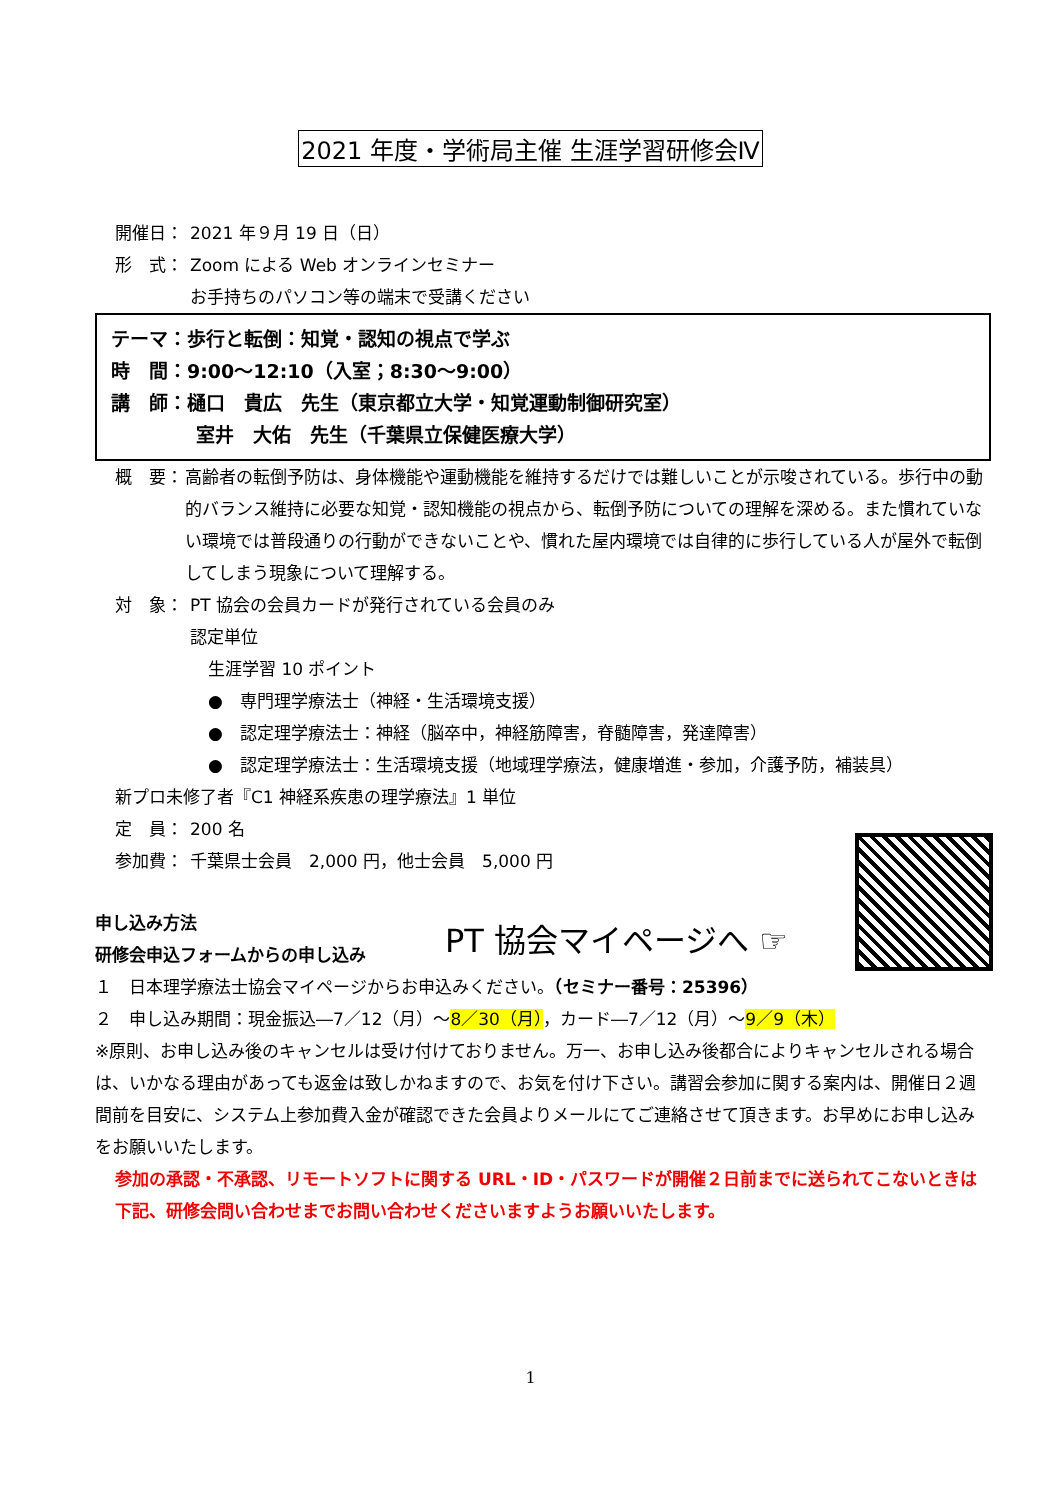2021 年度・学術局主催 生涯学習研修会Ⅳ
開催日： 2021 年９月 19 日（日）
形　式： Zoom による Web オンラインセミナー
お手持ちのパソコン等の端末で受講ください
テーマ：歩行と転倒：知覚・認知の視点で学ぶ
時　間：9:00～12:10（入室；8:30～9:00）
講　師：樋口　貴広　先生（東京都立大学・知覚運動制御研究室）
室井　大佑　先生（千葉県立保健医療大学）
概　要： 高齢者の転倒予防は、身体機能や運動機能を維持するだけでは難しいことが示唆されている。歩行中の動的バランス維持に必要な知覚・認知機能の視点から、転倒予防についての理解を深める。また慣れていない環境では普段通りの行動ができないことや、慣れた屋内環境では自律的に歩行している人が屋外で転倒してしまう現象について理解する。
対　象： PT 協会の会員カードが発行されている会員のみ
認定単位
生涯学習 10 ポイント
●　専門理学療法士（神経・生活環境支援）
●　認定理学療法士：神経（脳卒中，神経筋障害，脊髄障害，発達障害）
●　認定理学療法士：生活環境支援（地域理学療法，健康増進・参加，介護予防，補装具）
新プロ未修了者『C1 神経系疾患の理学療法』1 単位
定　員： 200 名
参加費： 千葉県士会員　2,000 円，他士会員　5,000 円
PT 協会マイページへ ☞
申し込み方法
研修会申込フォームからの申し込み
１　日本理学療法士協会マイページからお申込みください。（セミナー番号：25396）
２　申し込み期間：現金振込―7／12（月）～8／30（月），カード―7／12（月）～9／9（木）
※原則、お申し込み後のキャンセルは受け付けておりません。万一、お申し込み後都合によりキャンセルされる場合は、いかなる理由があっても返金は致しかねますので、お気を付け下さい。講習会参加に関する案内は、開催日２週間前を目安に、システム上参加費入金が確認できた会員よりメールにてご連絡させて頂きます。お早めにお申し込みをお願いいたします。
参加の承認・不承認、リモートソフトに関する URL・ID・パスワードが開催２日前までに送られてこないときは下記、研修会問い合わせまでお問い合わせくださいますようお願いいたします。
1